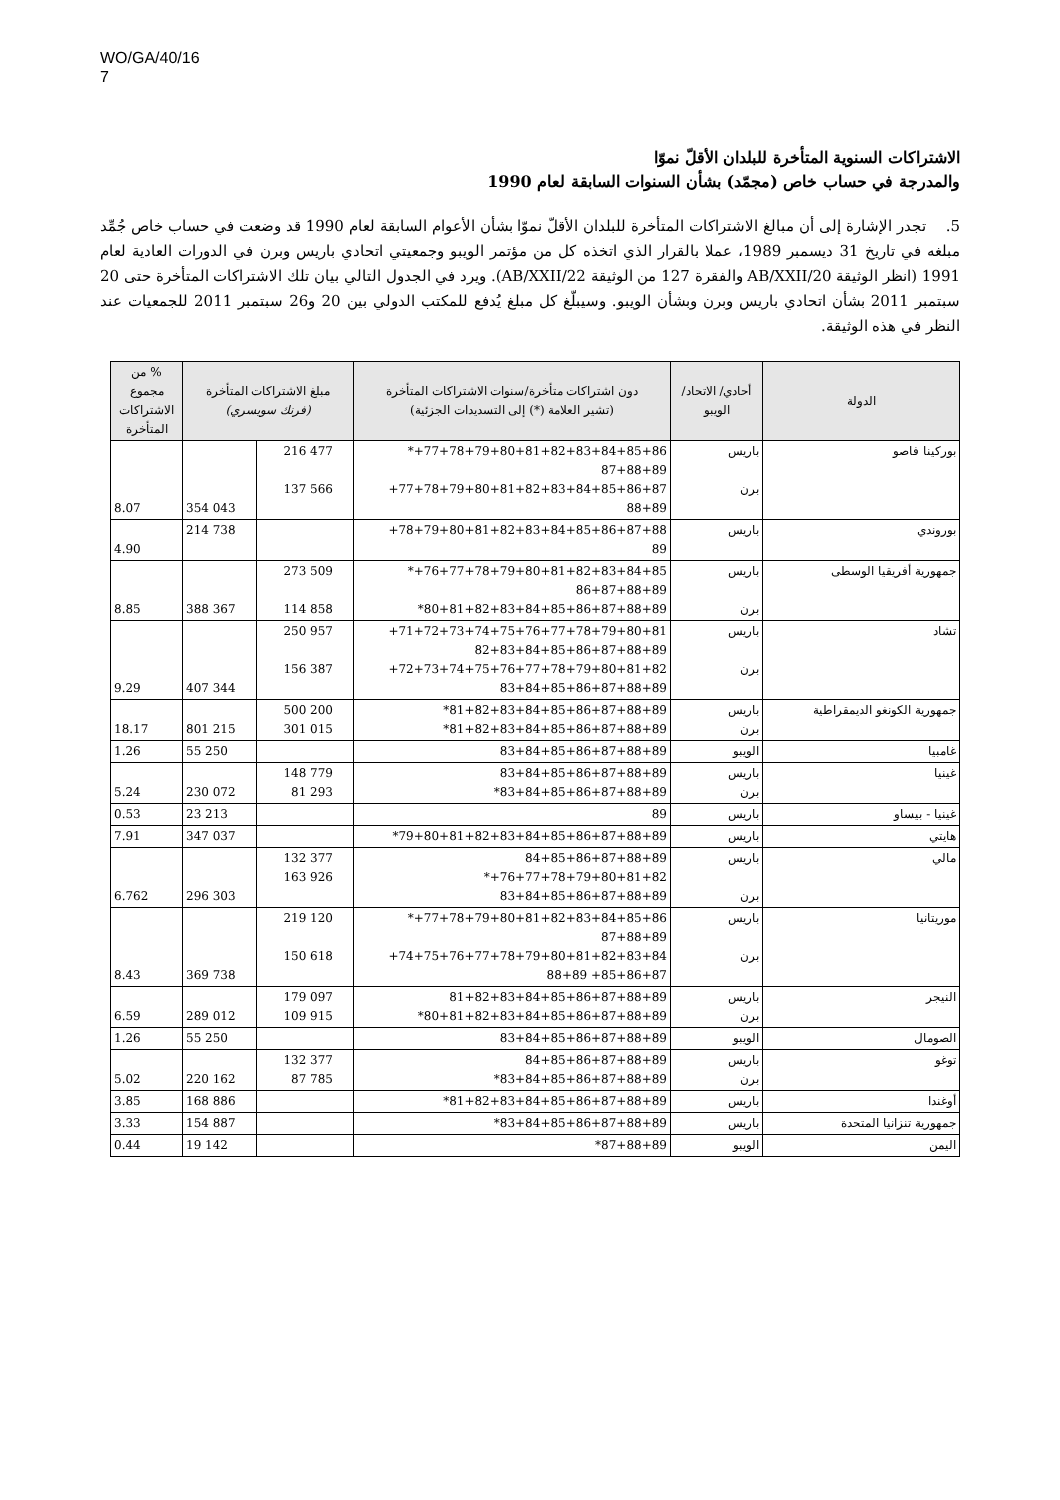WO/GA/40/16
7
الاشتراكات السنوية المتأخرة للبلدان الأقلّ نموّا
والمدرجة في حساب خاص (مجمّد) بشأن السنوات السابقة لعام 1990
5. تجدر الإشارة إلى أن مبالغ الاشتراكات المتأخرة للبلدان الأقلّ نموّا بشأن الأعوام السابقة لعام 1990 قد وضعت في حساب خاص جُمِّد مبلغه في تاريخ 31 ديسمبر 1989، عملا بالقرار الذي اتخذه كل من مؤتمر الويبو وجمعيتي اتحادي باريس وبرن في الدورات العادية لعام 1991 (انظر الوثيقة AB/XXII/20 والفقرة 127 من الوثيقة AB/XXII/22). ويرد في الجدول التالي بيان تلك الاشتراكات المتأخرة حتى 20 سبتمبر 2011 بشأن اتحادي باريس وبرن وبشأن الويبو. وسيبلّغ كل مبلغ يُدفع للمكتب الدولي بين 20 و26 سبتمبر 2011 للجمعيات عند النظر في هذه الوثيقة.
| الدولة | أحادي/ الاتحاد/ الويبو | دون اشتراكات متأخرة/سنوات الاشتراكات المتأخرة (تشير العلامة (*) إلى التسديدات الجزئية) | مبلغ الاشتراكات المتأخرة (فرنك سويسري) | | % من مجموع الاشتراكات المتأخرة |
| --- | --- | --- | --- | --- | --- |
| بوركينا فاصو | باريس برن | 77+78+79+80+81+82+83+84+85+86+* 87+88+89 77+78+79+80+81+82+83+84+85+86+87+ 88+89 | 216 477 137 566 | 354 043 | 8.07 |
| بوروندي | باريس | 78+79+80+81+82+83+84+85+86+87+88+ 89 | | 214 738 | 4.90 |
| جمهورية أفريقيا الوسطى | باريس برن | 76+77+78+79+80+81+82+83+84+85+* 86+87+88+89 80+81+82+83+84+85+86+87+88+89* | 273 509 114 858 | 388 367 | 8.85 |
| تشاد | باريس برن | 71+72+73+74+75+76+77+78+79+80+81+ 82+83+84+85+86+87+88+89 72+73+74+75+76+77+78+79+80+81+82+ 83+84+85+86+87+88+89 | 250 957 156 387 | 407 344 | 9.29 |
| جمهورية الكونغو الديمقراطية | باريس برن | 81+82+83+84+85+86+87+88+89* 81+82+83+84+85+86+87+88+89* | 500 200 301 015 | 801 215 | 18.17 |
| غامبيا | الويبو | 83+84+85+86+87+88+89 | | 55 250 | 1.26 |
| غينيا | باريس برن | 83+84+85+86+87+88+89 83+84+85+86+87+88+89* | 148 779 81 293 | 230 072 | 5.24 |
| غينيا - بيساو | باريس | 89 | | 23 213 | 0.53 |
| هايتي | باريس | 79+80+81+82+83+84+85+86+87+88+89* | | 347 037 | 7.91 |
| مالي | باريس برن | 84+85+86+87+88+89 76+77+78+79+80+81+82+* 83+84+85+86+87+88+89 | 132 377 163 926 | 296 303 | 6.762 |
| موريتانيا | باريس برن | 77+78+79+80+81+82+83+84+85+86+* 87+88+89 74+75+76+77+78+79+80+81+82+83+84+ 85+86+87+ 88+89 | 219 120 150 618 | 369 738 | 8.43 |
| النيجر | باريس برن | 81+82+83+84+85+86+87+88+89 80+81+82+83+84+85+86+87+88+89* | 179 097 109 915 | 289 012 | 6.59 |
| الصومال | الويبو | 83+84+85+86+87+88+89 | | 55 250 | 1.26 |
| توغو | باريس برن | 84+85+86+87+88+89 83+84+85+86+87+88+89* | 132 377 87 785 | 220 162 | 5.02 |
| أوغندا | باريس | 81+82+83+84+85+86+87+88+89* | | 168 886 | 3.85 |
| جمهورية تنزانيا المتحدة | باريس | 83+84+85+86+87+88+89* | | 154 887 | 3.33 |
| اليمن | الويبو | 87+88+89* | | 19 142 | 0.44 |